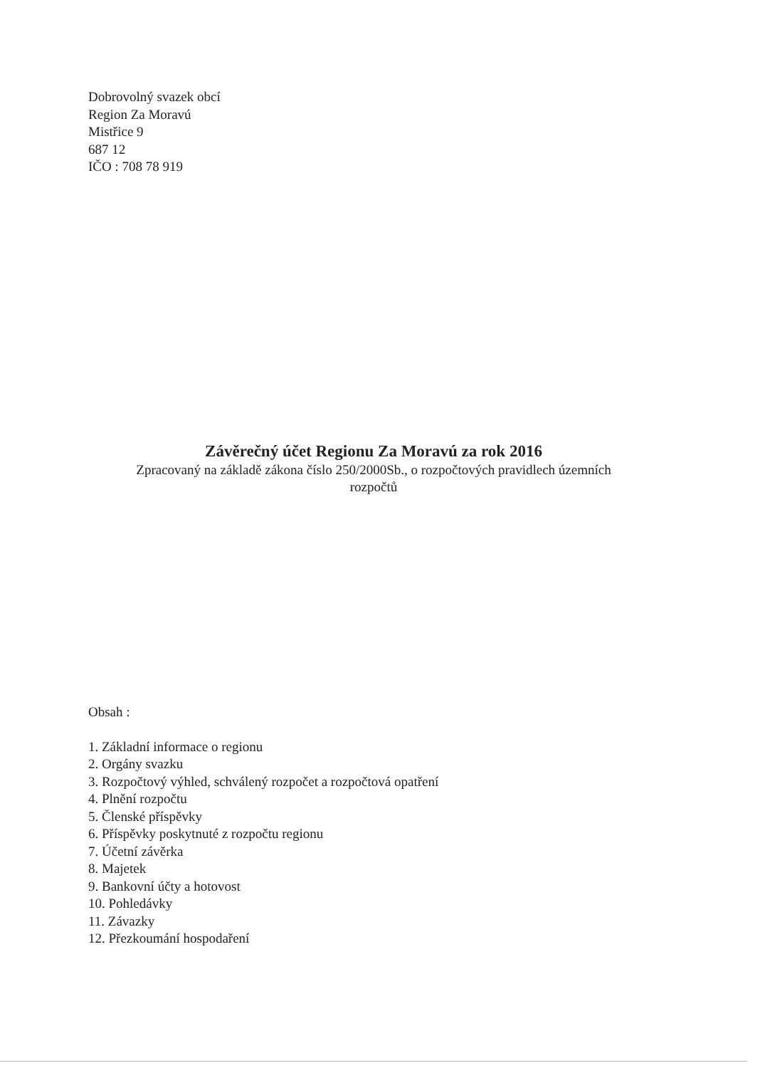Dobrovolný svazek obcí
Region Za Moravú
Mistřice 9
687 12
IČO : 708 78 919
Závěrečný účet Regionu Za Moravú za rok 2016
Zpracovaný na základě zákona číslo 250/2000Sb., o rozpočtových pravidlech územních
rozpočtů
Obsah :
1. Základní informace o regionu
2. Orgány svazku
3. Rozpočtový výhled, schválený rozpočet a rozpočtová opatření
4. Plnění rozpočtu
5. Členské příspěvky
6. Příspěvky poskytnuté z rozpočtu regionu
7. Účetní závěrka
8. Majetek
9. Bankovní účty a hotovost
10. Pohledávky
11. Závazky
12. Přezkoumání hospodaření